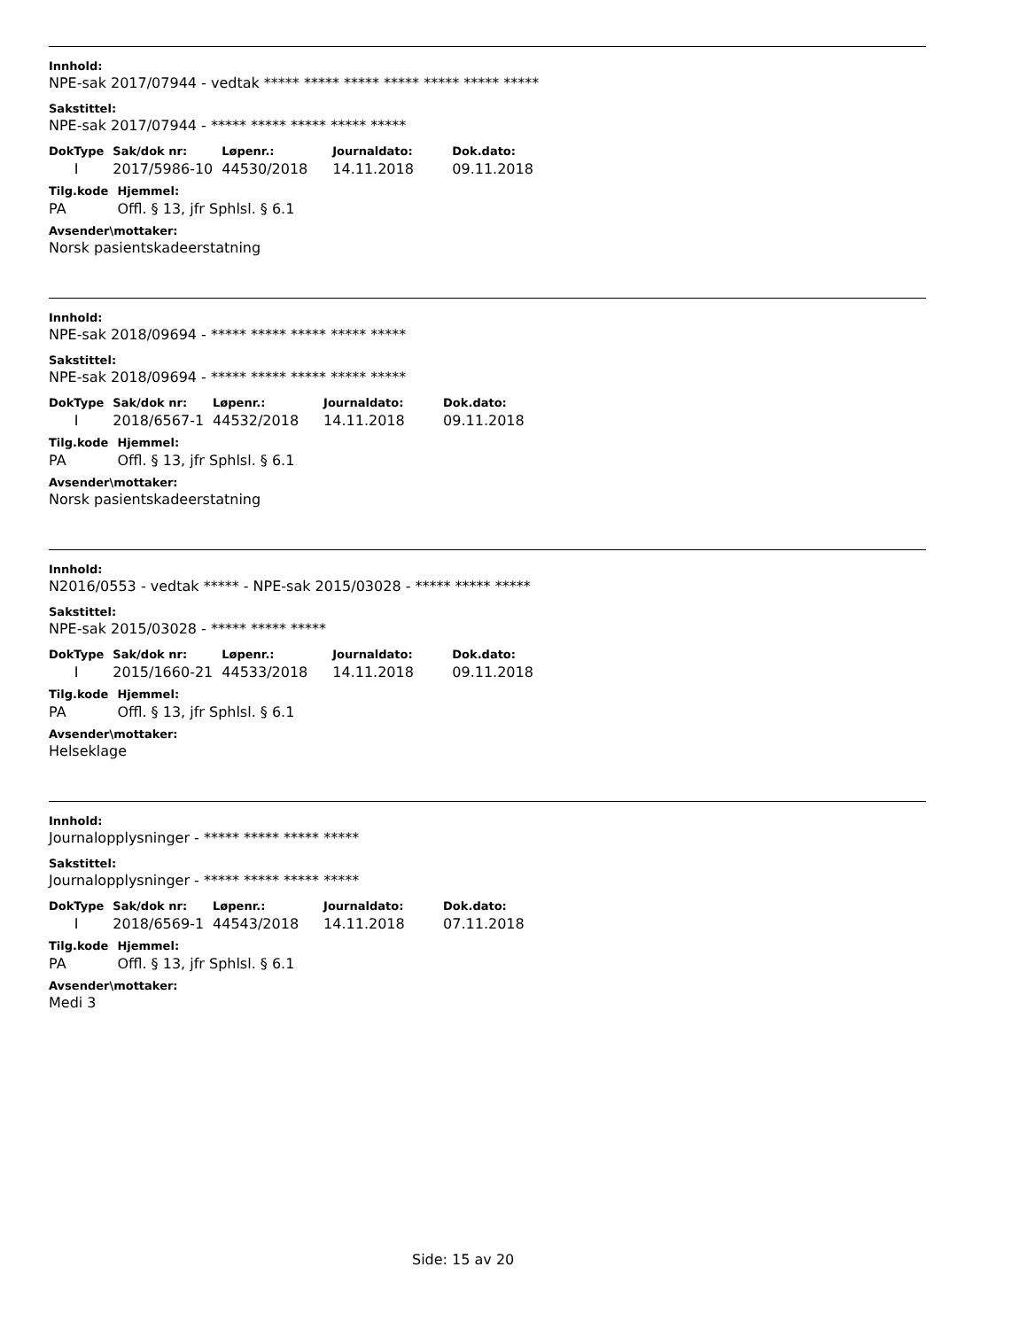Innhold:
NPE-sak 2017/07944 - vedtak ***** ***** ***** ***** ***** ***** *****
Sakstittel:
NPE-sak 2017/07944 - ***** ***** ***** ***** *****
| DokType | Sak/dok nr: | Løpenr.: | Journaldato: | Dok.dato: |
| --- | --- | --- | --- | --- |
| I | 2017/5986-10 | 44530/2018 | 14.11.2018 | 09.11.2018 |
| Tilg.kode | Hjemmel: |
| --- | --- |
| PA | Offl. § 13, jfr Sphlsl. § 6.1 |
Avsender\mottaker:
Norsk pasientskadeerstatning
Innhold:
NPE-sak 2018/09694 - ***** ***** ***** ***** *****
Sakstittel:
NPE-sak 2018/09694 - ***** ***** ***** ***** *****
| DokType | Sak/dok nr: | Løpenr.: | Journaldato: | Dok.dato: |
| --- | --- | --- | --- | --- |
| I | 2018/6567-1 | 44532/2018 | 14.11.2018 | 09.11.2018 |
| Tilg.kode | Hjemmel: |
| --- | --- |
| PA | Offl. § 13, jfr Sphlsl. § 6.1 |
Avsender\mottaker:
Norsk pasientskadeerstatning
Innhold:
N2016/0553 - vedtak ***** - NPE-sak 2015/03028 - ***** ***** *****
Sakstittel:
NPE-sak 2015/03028 - ***** ***** *****
| DokType | Sak/dok nr: | Løpenr.: | Journaldato: | Dok.dato: |
| --- | --- | --- | --- | --- |
| I | 2015/1660-21 | 44533/2018 | 14.11.2018 | 09.11.2018 |
| Tilg.kode | Hjemmel: |
| --- | --- |
| PA | Offl. § 13, jfr Sphlsl. § 6.1 |
Avsender\mottaker:
Helseklage
Innhold:
Journalopplysninger - ***** ***** ***** *****
Sakstittel:
Journalopplysninger - ***** ***** ***** *****
| DokType | Sak/dok nr: | Løpenr.: | Journaldato: | Dok.dato: |
| --- | --- | --- | --- | --- |
| I | 2018/6569-1 | 44543/2018 | 14.11.2018 | 07.11.2018 |
| Tilg.kode | Hjemmel: |
| --- | --- |
| PA | Offl. § 13, jfr Sphlsl. § 6.1 |
Avsender\mottaker:
Medi 3
Side: 15 av 20